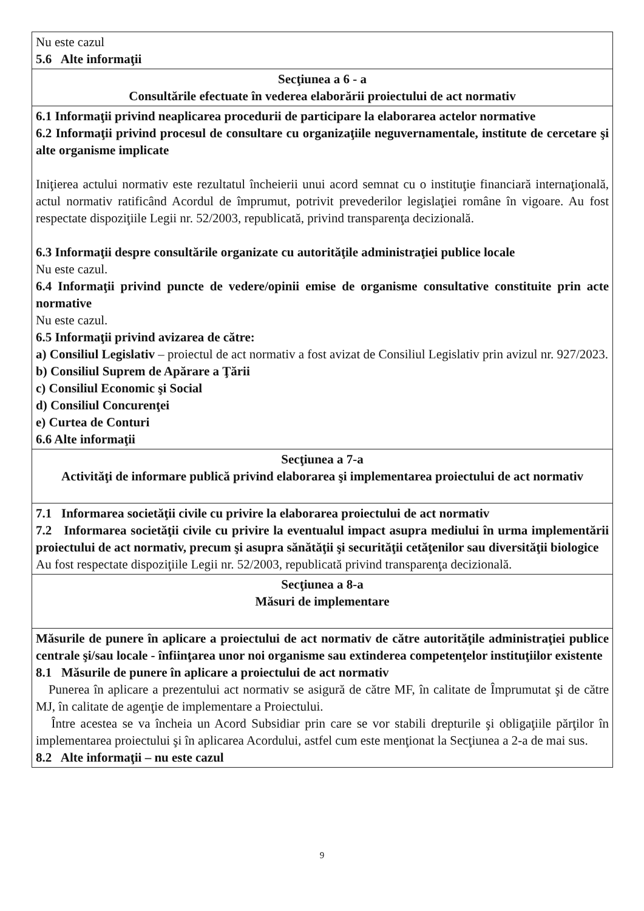| Nu este cazul 5.6 Alte informaţii |
| Secţiunea a 6 - a Consultările efectuate în vederea elaborării proiectului de act normativ |
| 6.1 Informaţii privind neaplicarea procedurii de participare la elaborarea actelor normative 6.2 Informaţii privind procesul de consultare cu organizaţiile neguvernamentale, institute de cercetare şi alte organisme implicate Iniţierea actului normativ este rezultatul încheierii unui acord semnat cu o instituţie financiară internaţională, actul normativ ratificând Acordul de împrumut, potrivit prevederilor legislaţiei române în vigoare. Au fost respectate dispoziţiile Legii nr. 52/2003, republicată, privind transparenţa decizională. 6.3 Informaţii despre consultările organizate cu autorităţile administraţiei publice locale Nu este cazul. 6.4 Informaţii privind puncte de vedere/opinii emise de organisme consultative constituite prin acte normative Nu este cazul. 6.5 Informaţii privind avizarea de către: a) Consiliul Legislativ – proiectul de act normativ a fost avizat de Consiliul Legislativ prin avizul nr. 927/2023. b) Consiliul Suprem de Apărare a Ţării c) Consiliul Economic şi Social d) Consiliul Concurenţei e) Curtea de Conturi 6.6 Alte informaţii |
| Secţiunea a 7-a Activităţi de informare publică privind elaborarea şi implementarea proiectului de act normativ |
| 7.1 Informarea societăţii civile cu privire la elaborarea proiectului de act normativ 7.2 Informarea societăţii civile cu privire la eventualul impact asupra mediului în urma implementării proiectului de act normativ, precum şi asupra sănătăţii şi securităţii cetăţenilor sau diversităţii biologice Au fost respectate dispoziţiile Legii nr. 52/2003, republicată privind transparenţa decizională. |
| Secţiunea a 8-a Măsuri de implementare |
| Măsurile de punere în aplicare a proiectului de act normativ de către autorităţile administraţiei publice centrale şi/sau locale - înfiinţarea unor noi organisme sau extinderea competenţelor instituţiilor existente 8.1 Măsurile de punere în aplicare a proiectului de act normativ Punerea în aplicare a prezentului act normativ se asigură de către MF, în calitate de Împrumutat şi de către MJ, în calitate de agenţie de implementare a Proiectului. Între acestea se va încheia un Acord Subsidiar prin care se vor stabili drepturile şi obligaţiile părţilor în implementarea proiectului şi în aplicarea Acordului, astfel cum este menţionat la Secţiunea a 2-a de mai sus. 8.2 Alte informaţii – nu este cazul |
9